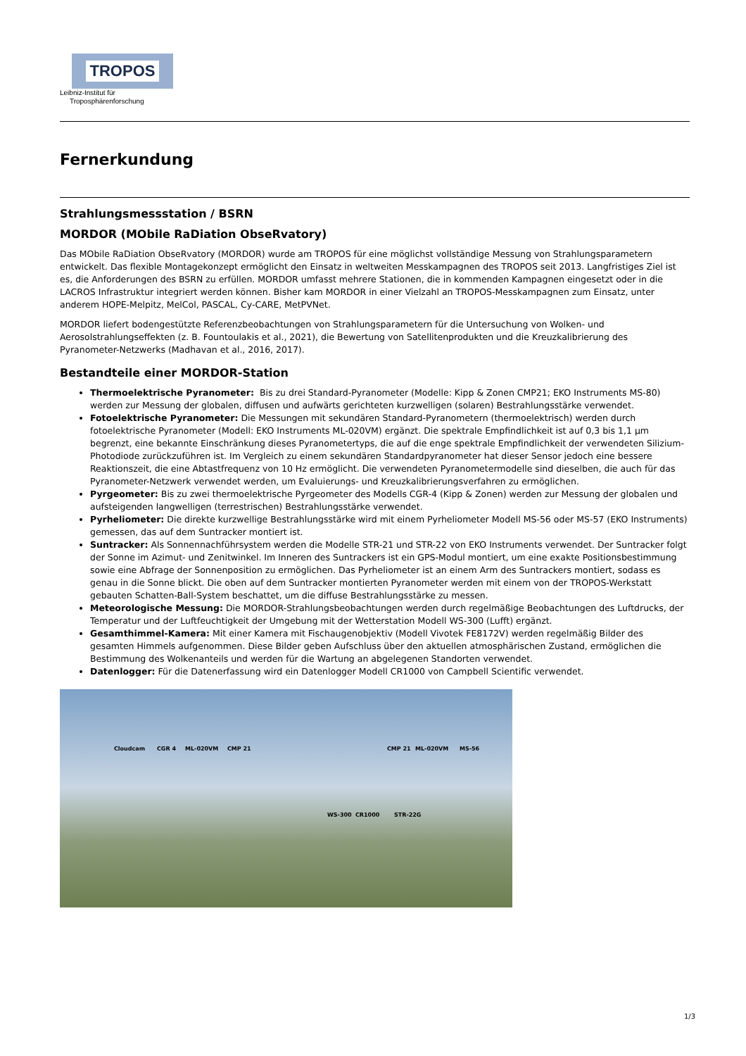TROPOS
Leibniz-Institut für
Troposphärenforschung
Fernerkundung
Strahlungsmessstation / BSRN
MORDOR (MObile RaDiation ObseRvatory)
Das MObile RaDiation ObseRvatory (MORDOR) wurde am TROPOS für eine möglichst vollständige Messung von Strahlungsparametern entwickelt. Das flexible Montagekonzept ermöglicht den Einsatz in weltweiten Messkampagnen des TROPOS seit 2013. Langfristiges Ziel ist es, die Anforderungen des BSRN zu erfüllen. MORDOR umfasst mehrere Stationen, die in kommenden Kampagnen eingesetzt oder in die LACROS Infrastruktur integriert werden können. Bisher kam MORDOR in einer Vielzahl an TROPOS-Messkampagnen zum Einsatz, unter anderem HOPE-Melpitz, MelCol, PASCAL, Cy-CARE, MetPVNet.
MORDOR liefert bodengestützte Referenzbeobachtungen von Strahlungsparametern für die Untersuchung von Wolken- und Aerosolstrahlungseffekten (z. B. Fountoulakis et al., 2021), die Bewertung von Satellitenprodukten und die Kreuzkalibrierung des Pyranometer-Netzwerks (Madhavan et al., 2016, 2017).
Bestandteile einer MORDOR-Station
Thermoelektrische Pyranometer: Bis zu drei Standard-Pyranometer (Modelle: Kipp & Zonen CMP21; EKO Instruments MS-80) werden zur Messung der globalen, diffusen und aufwärts gerichteten kurzwelligen (solaren) Bestrahlungsstärke verwendet.
Fotoelektrische Pyranometer: Die Messungen mit sekundären Standard-Pyranometern (thermoelektrisch) werden durch fotoelektrische Pyranometer (Modell: EKO Instruments ML-020VM) ergänzt. Die spektrale Empfindlichkeit ist auf 0,3 bis 1,1 µm begrenzt, eine bekannte Einschränkung dieses Pyranometertyps, die auf die enge spektrale Empfindlichkeit der verwendeten Silizium-Photodiode zurückzuführen ist. Im Vergleich zu einem sekundären Standardpyranometer hat dieser Sensor jedoch eine bessere Reaktionszeit, die eine Abtastfrequenz von 10 Hz ermöglicht. Die verwendeten Pyranometermodelle sind dieselben, die auch für das Pyranometer-Netzwerk verwendet werden, um Evaluierungs- und Kreuzkalibrierungsverfahren zu ermöglichen.
Pyrgeometer: Bis zu zwei thermoelektrische Pyrgeometer des Modells CGR-4 (Kipp & Zonen) werden zur Messung der globalen und aufsteigenden langwelligen (terrestrischen) Bestrahlungsstärke verwendet.
Pyrheliometer: Die direkte kurzwellige Bestrahlungsstärke wird mit einem Pyrheliometer Modell MS-56 oder MS-57 (EKO Instruments) gemessen, das auf dem Suntracker montiert ist.
Suntracker: Als Sonnennachführsystem werden die Modelle STR-21 und STR-22 von EKO Instruments verwendet. Der Suntracker folgt der Sonne im Azimut- und Zenitwinkel. Im Inneren des Suntrackers ist ein GPS-Modul montiert, um eine exakte Positionsbestimmung sowie eine Abfrage der Sonnenposition zu ermöglichen. Das Pyrheliometer ist an einem Arm des Suntrackers montiert, sodass es genau in die Sonne blickt. Die oben auf dem Suntracker montierten Pyranometer werden mit einem von der TROPOS-Werkstatt gebauten Schatten-Ball-System beschattet, um die diffuse Bestrahlungsstärke zu messen.
Meteorologische Messung: Die MORDOR-Strahlungsbeobachtungen werden durch regelmäßige Beobachtungen des Luftdrucks, der Temperatur und der Luftfeuchtigkeit der Umgebung mit der Wetterstation Modell WS-300 (Lufft) ergänzt.
Gesamthimmel-Kamera: Mit einer Kamera mit Fischaugenobjektiv (Modell Vivotek FE8172V) werden regelmäßig Bilder des gesamten Himmels aufgenommen. Diese Bilder geben Aufschluss über den aktuellen atmosphärischen Zustand, ermöglichen die Bestimmung des Wolkenanteils und werden für die Wartung an abgelegenen Standorten verwendet.
Datenlogger: Für die Datenerfassung wird ein Datenlogger Modell CR1000 von Campbell Scientific verwendet.
Cloudcam CGR 4 ML-020VM CMP 21
WS-300 CR1000 STR-22G
CMP 21 ML-020VM MS-56
1/3